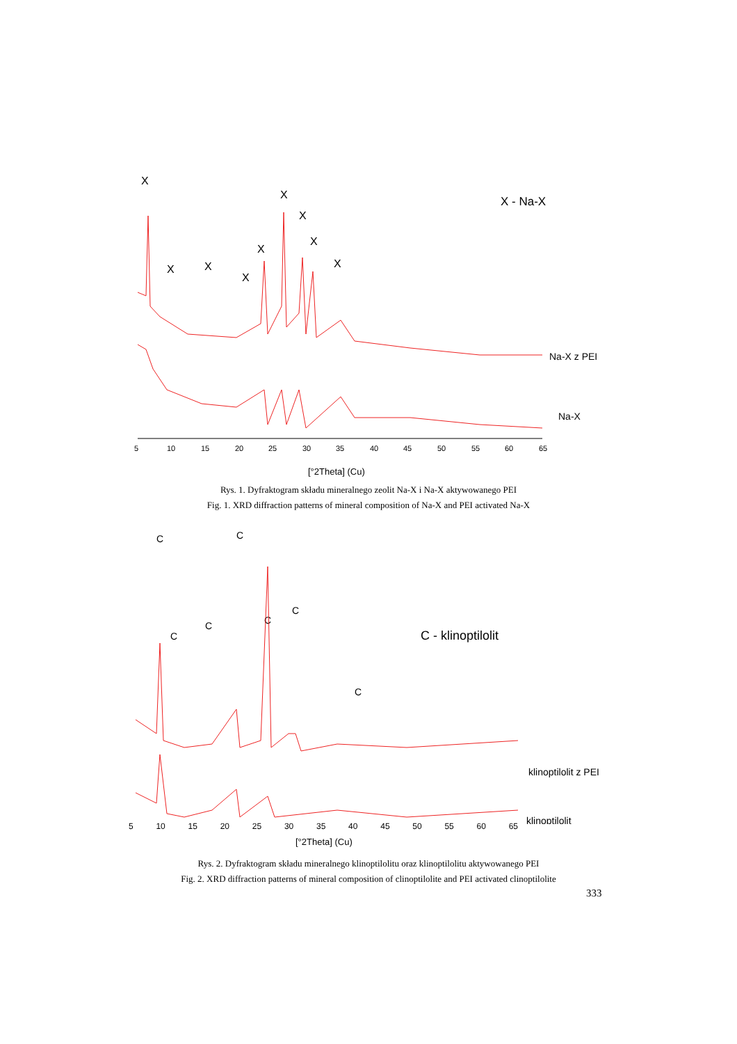X
X
X
X
X
X
X
X
X
X - Na-X
Na-X z PEI
Na-X
5
10
15
20
25
30
35
40
45
50
55
60
65
[°2Theta] (Cu)
Rys. 1. Dyfraktogram składu mineralnego zeolit Na-X i Na-X aktywowanego PEI
Fig. 1. XRD diffraction patterns of mineral composition of Na-X and PEI activated Na-X
C
C
C
C
C - klinoptilolit
C
C
C
klinoptilolit z PEI
klinoptilolit
5 10 15 20 25 30 35 40 45 50 55 60 65
[°2Theta] (Cu)
Rys. 2. Dyfraktogram składu mineralnego klinoptilolitu oraz klinoptilolitu aktywowanego PEI
Fig. 2. XRD diffraction patterns of mineral composition of clinoptilolite and PEI activated clinoptilolite
333